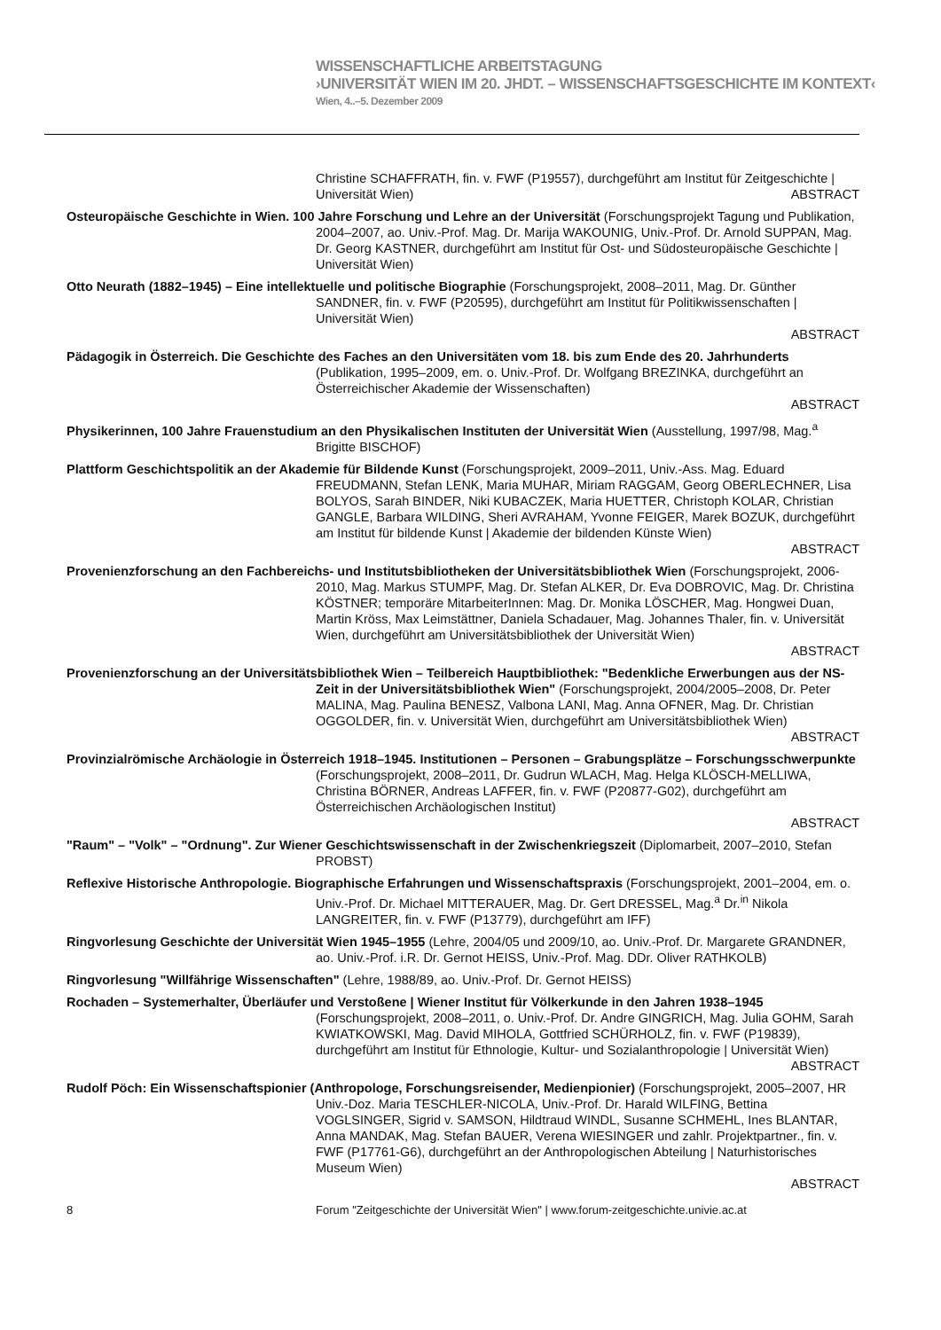WISSENSCHAFTLICHE ARBEITSTAGUNG
›UNIVERSITÄT WIEN IM 20. JHDT. – WISSENSCHAFTSGESCHICHTE IM KONTEXT‹
Wien, 4..–5. Dezember 2009
Christine SCHAFFRATH, fin. v. FWF (P19557), durchgeführt am Institut für Zeitgeschichte | Universität Wien)
ABSTRACT
Osteuropäische Geschichte in Wien. 100 Jahre Forschung und Lehre an der Universität (Forschungsprojekt Tagung und Publikation, 2004–2007, ao. Univ.-Prof. Mag. Dr. Marija WAKOUNIG, Univ.-Prof. Dr. Arnold SUPPAN, Mag. Dr. Georg KASTNER, durchgeführt am Institut für Ost- und Südosteuropäische Geschichte | Universität Wien)
Otto Neurath (1882–1945) – Eine intellektuelle und politische Biographie (Forschungsprojekt, 2008–2011, Mag. Dr. Günther SANDNER, fin. v. FWF (P20595), durchgeführt am Institut für Politikwissenschaften | Universität Wien)
ABSTRACT
Pädagogik in Österreich. Die Geschichte des Faches an den Universitäten vom 18. bis zum Ende des 20. Jahrhunderts (Publikation, 1995–2009, em. o. Univ.-Prof. Dr. Wolfgang BREZINKA, durchgeführt an Österreichischer Akademie der Wissenschaften)
ABSTRACT
Physikerinnen, 100 Jahre Frauenstudium an den Physikalischen Instituten der Universität Wien (Ausstellung, 1997/98, Mag.<sup>a</sup> Brigitte BISCHOF)
Plattform Geschichtspolitik an der Akademie für Bildende Kunst (Forschungsprojekt, 2009–2011, Univ.-Ass. Mag. Eduard FREUDMANN, Stefan LENK, Maria MUHAR, Miriam RAGGAM, Georg OBERLECHNER, Lisa BOLYOS, Sarah BINDER, Niki KUBACZEK, Maria HUETTER, Christoph KOLAR, Christian GANGLE, Barbara WILDING, Sheri AVRAHAM, Yvonne FEIGER, Marek BOZUK, durchgeführt am Institut für bildende Kunst | Akademie der bildenden Künste Wien)
ABSTRACT
Provenienzforschung an den Fachbereichs- und Institutsbibliotheken der Universitätsbibliothek Wien (Forschungsprojekt, 2006-2010, Mag. Markus STUMPF, Mag. Dr. Stefan ALKER, Dr. Eva DOBROVIC, Mag. Dr. Christina KÖSTNER; temporäre MitarbeiterInnen: Mag. Dr. Monika LÖSCHER, Mag. Hongwei Duan, Martin Kröss, Max Leimstättner, Daniela Schadauer, Mag. Johannes Thaler, fin. v. Universität Wien, durchgeführt am Universitätsbibliothek der Universität Wien)
ABSTRACT
Provenienzforschung an der Universitätsbibliothek Wien – Teilbereich Hauptbibliothek: "Bedenkliche Erwerbungen aus der NS-Zeit in der Universitätsbibliothek Wien" (Forschungsprojekt, 2004/2005–2008, Dr. Peter MALINA, Mag. Paulina BENESZ, Valbona LANI, Mag. Anna OFNER, Mag. Dr. Christian OGGOLDER, fin. v. Universität Wien, durchgeführt am Universitätsbibliothek Wien)
ABSTRACT
Provinzialrömische Archäologie in Österreich 1918–1945. Institutionen – Personen – Grabungsplätze – Forschungsschwerpunkte (Forschungsprojekt, 2008–2011, Dr. Gudrun WLACH, Mag. Helga KLÖSCH-MELLIWA, Christina BÖRNER, Andreas LAFFER, fin. v. FWF (P20877-G02), durchgeführt am Österreichischen Archäologischen Institut)
ABSTRACT
"Raum" – "Volk" – "Ordnung". Zur Wiener Geschichtswissenschaft in der Zwischenkriegszeit (Diplomarbeit, 2007–2010, Stefan PROBST)
Reflexive Historische Anthropologie. Biographische Erfahrungen und Wissenschaftspraxis (Forschungsprojekt, 2001–2004, em. o. Univ.-Prof. Dr. Michael MITTERAUER, Mag. Dr. Gert DRESSEL, Mag.<sup>a</sup> Dr.<sup>in</sup> Nikola LANGREITER, fin. v. FWF (P13779), durchgeführt am IFF)
Ringvorlesung Geschichte der Universität Wien 1945–1955 (Lehre, 2004/05 und 2009/10, ao. Univ.-Prof. Dr. Margarete GRANDNER, ao. Univ.-Prof. i.R. Dr. Gernot HEISS, Univ.-Prof. Mag. DDr. Oliver RATHKOLB)
Ringvorlesung "Willfährige Wissenschaften" (Lehre, 1988/89, ao. Univ.-Prof. Dr. Gernot HEISS)
Rochaden – Systemerhalter, Überläufer und Verstoßene | Wiener Institut für Völkerkunde in den Jahren 1938–1945 (Forschungsprojekt, 2008–2011, o. Univ.-Prof. Dr. Andre GINGRICH, Mag. Julia GOHM, Sarah KWIATKOWSKI, Mag. David MIHOLA, Gottfried SCHÜRHOLZ, fin. v. FWF (P19839), durchgeführt am Institut für Ethnologie, Kultur- und Sozialanthropologie | Universität Wien)
ABSTRACT
Rudolf Pöch: Ein Wissenschaftspionier (Anthropologe, Forschungsreisender, Medienpionier) (Forschungsprojekt, 2005–2007, HR Univ.-Doz. Maria TESCHLER-NICOLA, Univ.-Prof. Dr. Harald WILFING, Bettina VOGLSINGER, Sigrid v. SAMSON, Hildtraud WINDL, Susanne SCHMEHL, Ines BLANTAR, Anna MANDAK, Mag. Stefan BAUER, Verena WIESINGER und zahlr. Projektpartner., fin. v. FWF (P17761-G6), durchgeführt an der Anthropologischen Abteilung | Naturhistorisches Museum Wien)
ABSTRACT
8 Forum "Zeitgeschichte der Universität Wien" | www.forum-zeitgeschichte.univie.ac.at